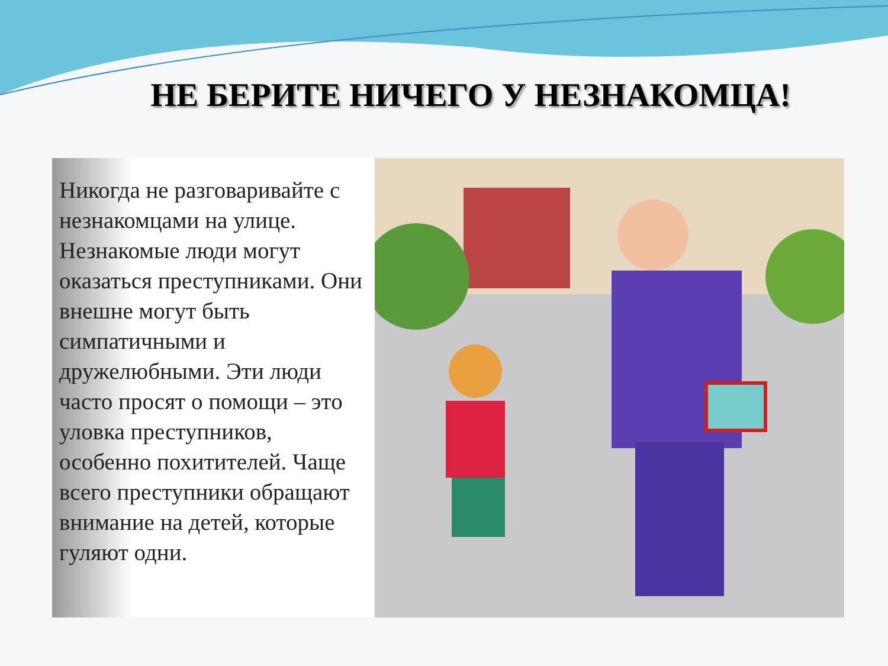НЕ БЕРИТЕ НИЧЕГО У НЕЗНАКОМЦА!
Никогда не разговаривайте с незнакомцами на улице. Незнакомые люди могут оказаться преступниками. Они внешне могут быть симпатичными и дружелюбными. Эти люди часто просят о помощи – это уловка преступников, особенно похитителей. Чаще всего преступники обращают внимание на детей, которые гуляют одни.